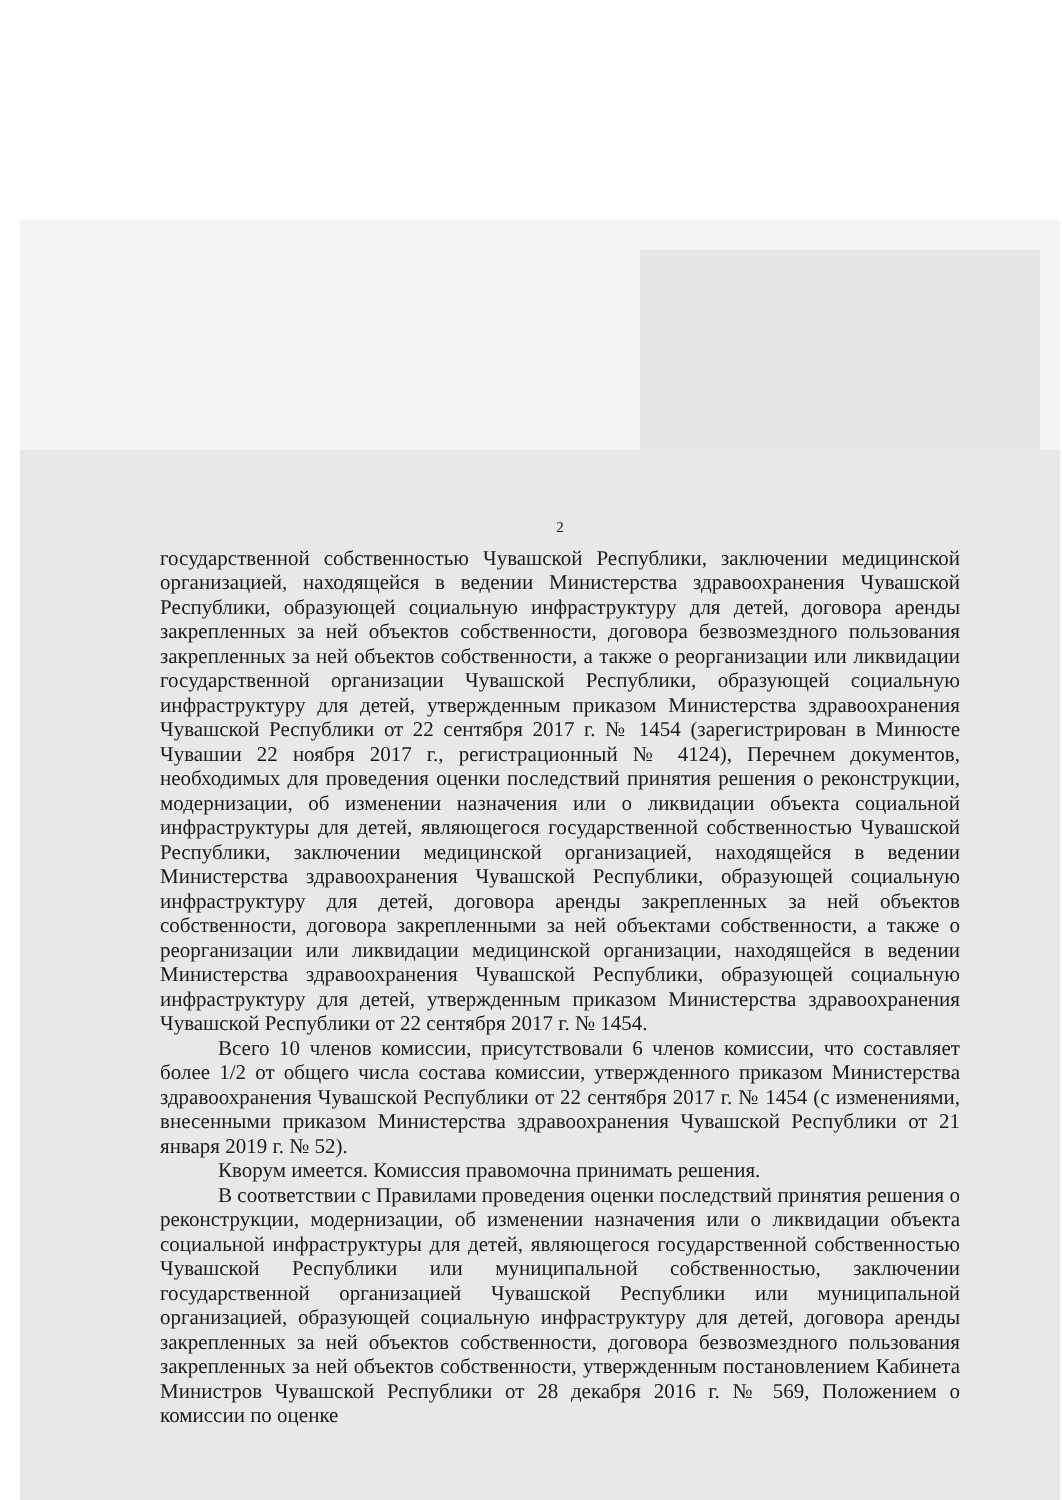2
государственной собственностью Чувашской Республики, заключении медицинской организацией, находящейся в ведении Министерства здравоохранения Чувашской Республики, образующей социальную инфраструктуру для детей, договора аренды закрепленных за ней объектов собственности, договора безвозмездного пользования закрепленных за ней объектов собственности, а также о реорганизации или ликвидации государственной организации Чувашской Республики, образующей социальную инфраструктуру для детей, утвержденным приказом Министерства здравоохранения Чувашской Республики от 22 сентября 2017 г. № 1454 (зарегистрирован в Минюсте Чувашии 22 ноября 2017 г., регистрационный № 4124), Перечнем документов, необходимых для проведения оценки последствий принятия решения о реконструкции, модернизации, об изменении назначения или о ликвидации объекта социальной инфраструктуры для детей, являющегося государственной собственностью Чувашской Республики, заключении медицинской организацией, находящейся в ведении Министерства здравоохранения Чувашской Республики, образующей социальную инфраструктуру для детей, договора аренды закрепленных за ней объектов собственности, договора закрепленными за ней объектами собственности, а также о реорганизации или ликвидации медицинской организации, находящейся в ведении Министерства здравоохранения Чувашской Республики, образующей социальную инфраструктуру для детей, утвержденным приказом Министерства здравоохранения Чувашской Республики от 22 сентября 2017 г. № 1454.
Всего 10 членов комиссии, присутствовали 6 членов комиссии, что составляет более 1/2 от общего числа состава комиссии, утвержденного приказом Министерства здравоохранения Чувашской Республики от 22 сентября 2017 г. № 1454 (с изменениями, внесенными приказом Министерства здравоохранения Чувашской Республики от 21 января 2019 г. № 52).
Кворум имеется. Комиссия правомочна принимать решения.
В соответствии с Правилами проведения оценки последствий принятия решения о реконструкции, модернизации, об изменении назначения или о ликвидации объекта социальной инфраструктуры для детей, являющегося государственной собственностью Чувашской Республики или муниципальной собственностью, заключении государственной организацией Чувашской Республики или муниципальной организацией, образующей социальную инфраструктуру для детей, договора аренды закрепленных за ней объектов собственности, договора безвозмездного пользования закрепленных за ней объектов собственности, утвержденным постановлением Кабинета Министров Чувашской Республики от 28 декабря 2016 г. № 569, Положением о комиссии по оценке